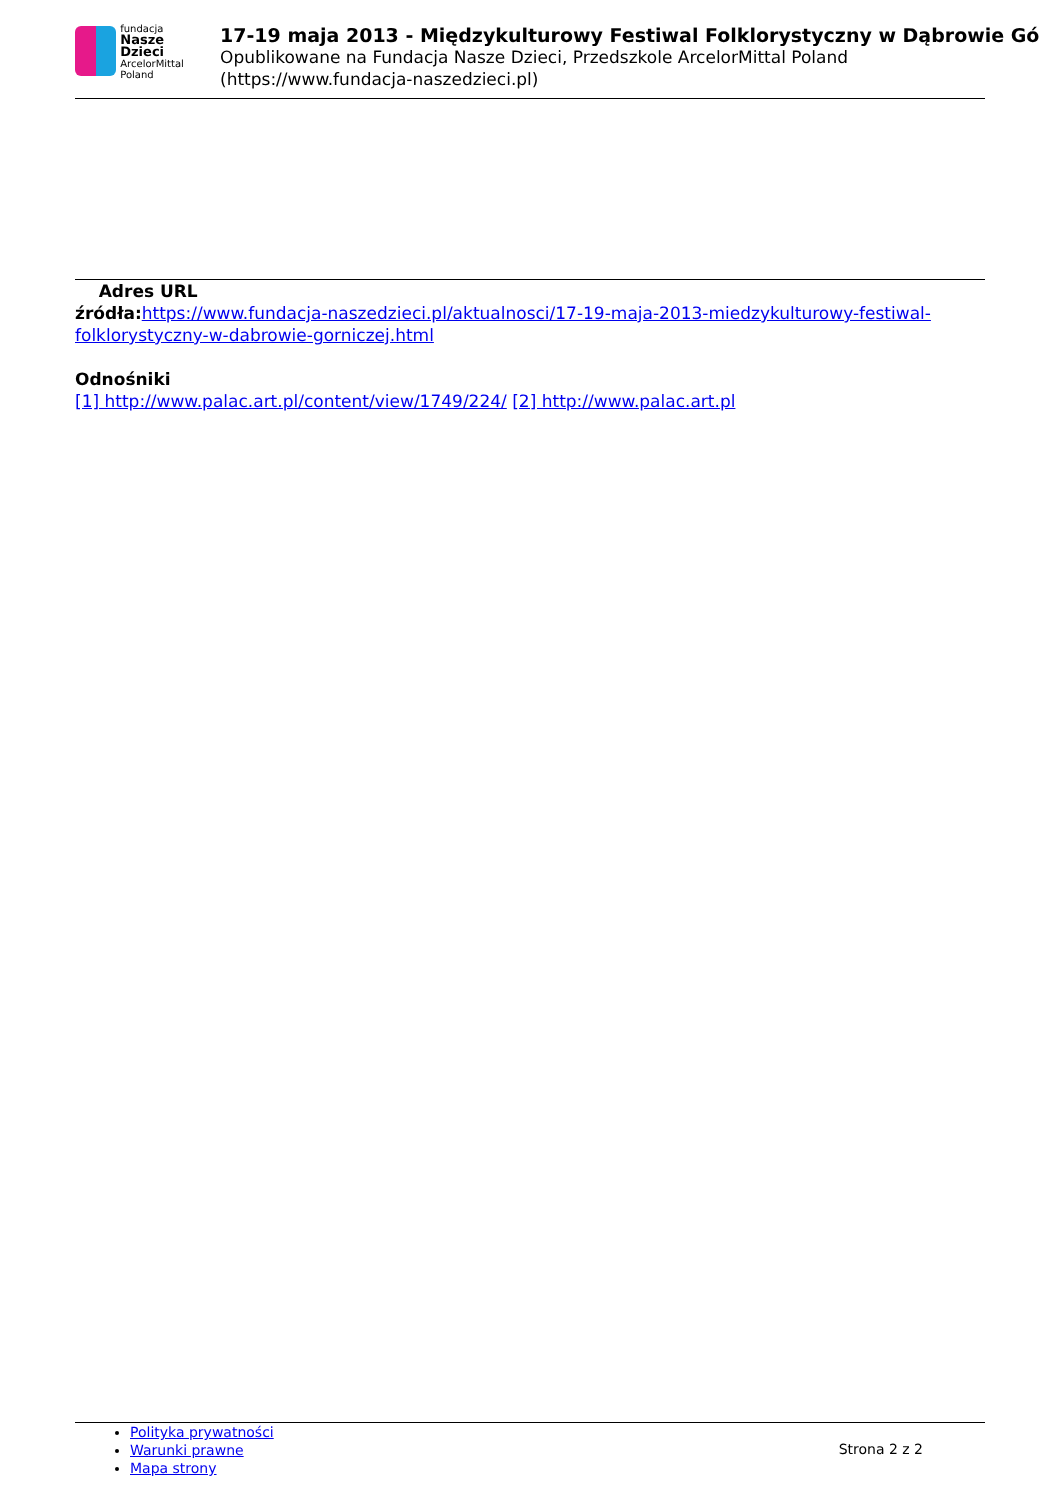fundacja
Nasze Dzieci
ArcelorMittal Poland
17-19 maja 2013 - Międzykulturowy Festiwal Folklorystyczny w Dąbrowie Gó
Opublikowane na Fundacja Nasze Dzieci, Przedszkole ArcelorMittal Poland
(https://www.fundacja-naszedzieci.pl)
Adres URL
źródła: https://www.fundacja-naszedzieci.pl/aktualnosci/17-19-maja-2013-miedzykulturowy-festiwal-folklorystyczny-w-dabrowie-gorniczej.html
Odnośniki
[1] http://www.palac.art.pl/content/view/1749/224/ [2] http://www.palac.art.pl
Polityka prywatności
Warunki prawne
Mapa strony
Strona 2 z 2